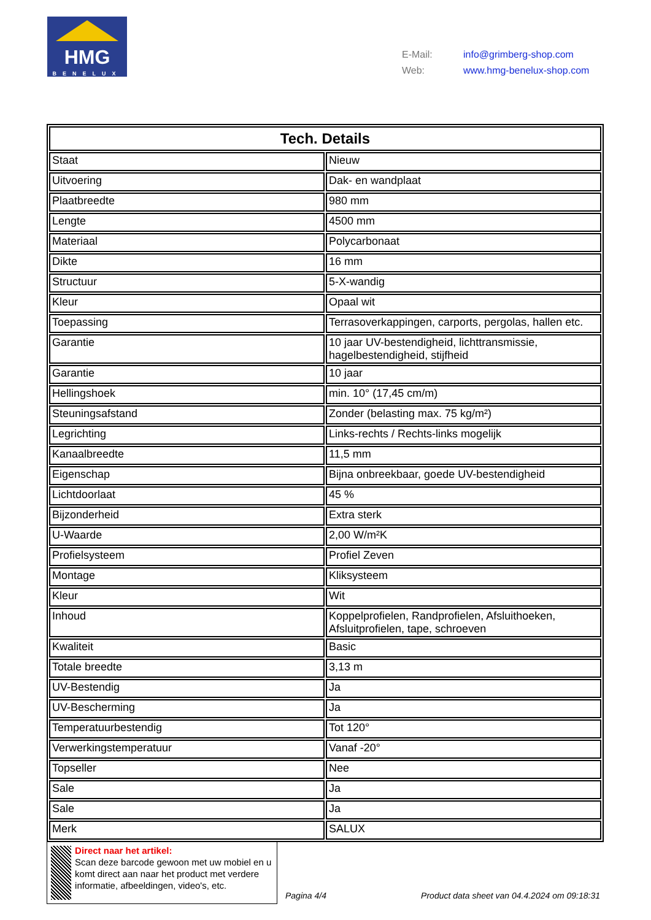HMG
BENELUX
E-Mail: info@grimberg-shop.com
Web: www.hmg-benelux-shop.com
| Tech. Details | |
| --- | --- |
| Staat | Nieuw |
| Uitvoering | Dak- en wandplaat |
| Plaatbreedte | 980 mm |
| Lengte | 4500 mm |
| Materiaal | Polycarbonaat |
| Dikte | 16 mm |
| Structuur | 5-X-wandig |
| Kleur | Opaal wit |
| Toepassing | Terrasoverkappingen, carports, pergolas, hallen etc. |
| Garantie | 10 jaar UV-bestendigheid, lichttransmissie, hagelbestendigheid, stijfheid |
| Garantie | 10 jaar |
| Hellingshoek | min. 10° (17,45 cm/m) |
| Steuningsafstand | Zonder (belasting max. 75 kg/m²) |
| Legrichting | Links-rechts / Rechts-links mogelijk |
| Kanaalbreedte | 11,5 mm |
| Eigenschap | Bijna onbreekbaar, goede UV-bestendigheid |
| Lichtdoorlaat | 45 % |
| Bijzonderheid | Extra sterk |
| U-Waarde | 2,00 W/m²K |
| Profielsysteem | Profiel Zeven |
| Montage | Kliksysteem |
| Kleur | Wit |
| Inhoud | Koppelprofielen, Randprofielen, Afsluithoeken, Afsluitprofielen, tape, schroeven |
| Kwaliteit | Basic |
| Totale breedte | 3,13 m |
| UV-Bestendig | Ja |
| UV-Bescherming | Ja |
| Temperatuurbestendig | Tot 120° |
| Verwerkingstemperatuur | Vanaf -20° |
| Topseller | Nee |
| Sale | Ja |
| Sale | Ja |
| Merk | SALUX |
Direct naar het artikel:
Scan deze barcode gewoon met uw mobiel en u komt direct aan naar het product met verdere informatie, afbeeldingen, video's, etc.
Pagina 4/4
Product data sheet van 04.4.2024 om 09:18:31